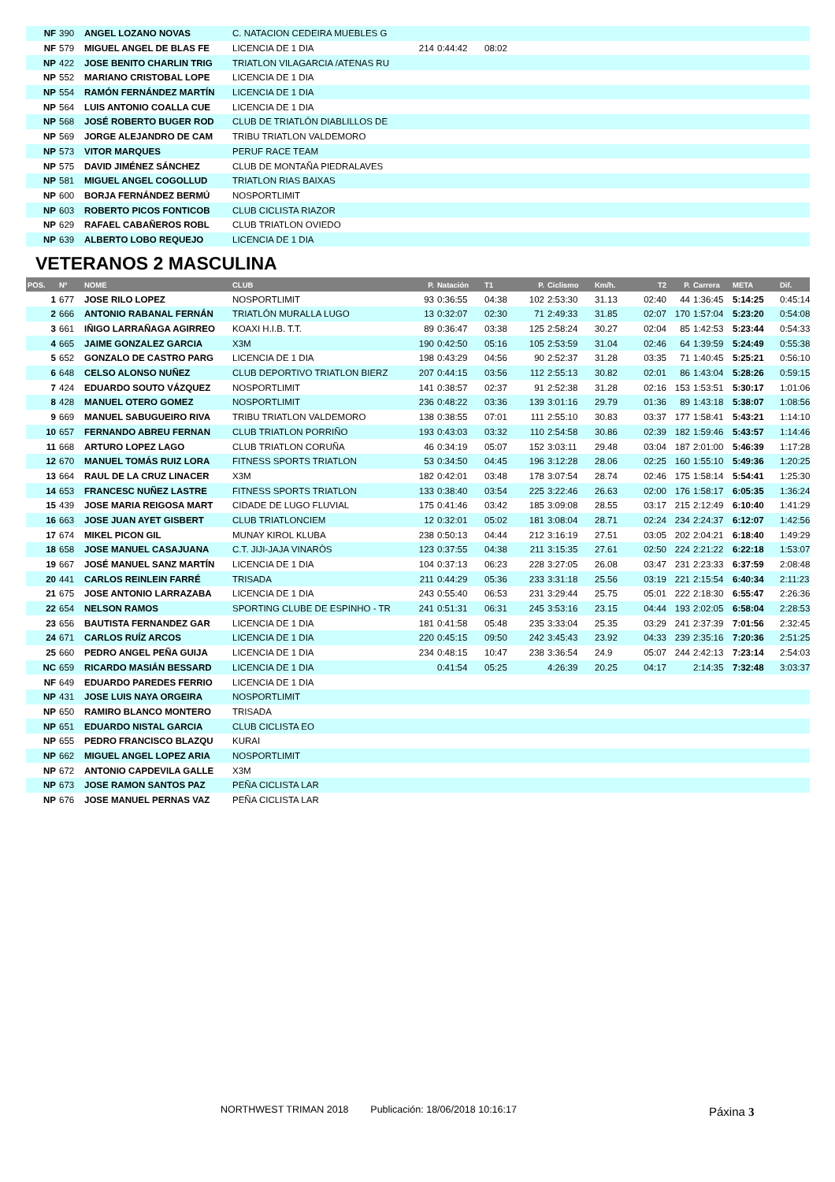| NF | 390 | ANGEL LOZANO NOVAS | C. NATACION CEDEIRA MUEBLES G | | | | | | | | | | | |
| NF | 579 | MIGUEL ANGEL DE BLAS FE | LICENCIA DE 1 DIA | 214 | 0:44:42 | 08:02 | | | | | | | | |
| NP | 422 | JOSE BENITO CHARLIN TRIG | TRIATLON VILAGARCIA /ATENAS RU | | | | | | | | | | | |
| NP | 552 | MARIANO CRISTOBAL LOPE | LICENCIA DE 1 DIA | | | | | | | | | | | |
| NP | 554 | RAMÓN FERNÁNDEZ MARTÍN | LICENCIA DE 1 DIA | | | | | | | | | | | |
| NP | 564 | LUIS ANTONIO COALLA CUE | LICENCIA DE 1 DIA | | | | | | | | | | | |
| NP | 568 | JOSÉ ROBERTO BUGER ROD | CLUB DE TRIATLÓN DIABLILLOS DE | | | | | | | | | | | |
| NP | 569 | JORGE ALEJANDRO DE CAM | TRIBU TRIATLON VALDEMORO | | | | | | | | | | | |
| NP | 573 | VITOR MARQUES | PERUF RACE TEAM | | | | | | | | | | | |
| NP | 575 | DAVID JIMÉNEZ SÁNCHEZ | CLUB DE MONTAÑA PIEDRALAVES | | | | | | | | | | | |
| NP | 581 | MIGUEL ANGEL COGOLLUD | TRIATLON RIAS BAIXAS | | | | | | | | | | | |
| NP | 600 | BORJA FERNÁNDEZ BERMÚ | NOSPORTLIMIT | | | | | | | | | | | |
| NP | 603 | ROBERTO PICOS FONTICOB | CLUB CICLISTA RIAZOR | | | | | | | | | | | |
| NP | 629 | RAFAEL CABAÑEROS ROBL | CLUB TRIATLON OVIEDO | | | | | | | | | | | |
| NP | 639 | ALBERTO LOBO REQUEJO | LICENCIA DE 1 DIA | | | | | | | | | | | |
VETERANOS 2 MASCULINA
| POS. | Nº | NOME | CLUB | P. | Natación | T1 | P. | Ciclismo | Km/h. | T2 | P. | Carrera | META | Dif. |
| --- | --- | --- | --- | --- | --- | --- | --- | --- | --- | --- | --- | --- | --- | --- |
| 1 | 677 | JOSE RILO LOPEZ | NOSPORTLIMIT | 93 | 0:36:55 | 04:38 | 102 | 2:53:30 | 31.13 | 02:40 | 44 | 1:36:45 | 5:14:25 | 0:45:14 |
| 2 | 666 | ANTONIO RABANAL FERNÁN | TRIATLÓN MURALLA LUGO | 13 | 0:32:07 | 02:30 | 71 | 2:49:33 | 31.85 | 02:07 | 170 | 1:57:04 | 5:23:20 | 0:54:08 |
| 3 | 661 | IÑIGO LARRAÑAGA AGIRREO | KOAXI H.I.B. T.T. | 89 | 0:36:47 | 03:38 | 125 | 2:58:24 | 30.27 | 02:04 | 85 | 1:42:53 | 5:23:44 | 0:54:33 |
| 4 | 665 | JAIME GONZALEZ GARCIA | X3M | 190 | 0:42:50 | 05:16 | 105 | 2:53:59 | 31.04 | 02:46 | 64 | 1:39:59 | 5:24:49 | 0:55:38 |
| 5 | 652 | GONZALO DE CASTRO PARG | LICENCIA DE 1 DIA | 198 | 0:43:29 | 04:56 | 90 | 2:52:37 | 31.28 | 03:35 | 71 | 1:40:45 | 5:25:21 | 0:56:10 |
| 6 | 648 | CELSO ALONSO NUÑEZ | CLUB DEPORTIVO TRIATLON BIERZ | 207 | 0:44:15 | 03:56 | 112 | 2:55:13 | 30.82 | 02:01 | 86 | 1:43:04 | 5:28:26 | 0:59:15 |
| 7 | 424 | EDUARDO SOUTO VÁZQUEZ | NOSPORTLIMIT | 141 | 0:38:57 | 02:37 | 91 | 2:52:38 | 31.28 | 02:16 | 153 | 1:53:51 | 5:30:17 | 1:01:06 |
| 8 | 428 | MANUEL OTERO GOMEZ | NOSPORTLIMIT | 236 | 0:48:22 | 03:36 | 139 | 3:01:16 | 29.79 | 01:36 | 89 | 1:43:18 | 5:38:07 | 1:08:56 |
| 9 | 669 | MANUEL SABUGUEIRO RIVA | TRIBU TRIATLON VALDEMORO | 138 | 0:38:55 | 07:01 | 111 | 2:55:10 | 30.83 | 03:37 | 177 | 1:58:41 | 5:43:21 | 1:14:10 |
| 10 | 657 | FERNANDO ABREU FERNAN | CLUB TRIATLON PORRIÑO | 193 | 0:43:03 | 03:32 | 110 | 2:54:58 | 30.86 | 02:39 | 182 | 1:59:46 | 5:43:57 | 1:14:46 |
| 11 | 668 | ARTURO LOPEZ LAGO | CLUB TRIATLON CORUÑA | 46 | 0:34:19 | 05:07 | 152 | 3:03:11 | 29.48 | 03:04 | 187 | 2:01:00 | 5:46:39 | 1:17:28 |
| 12 | 670 | MANUEL TOMÁS RUIZ LORA | FITNESS SPORTS TRIATLON | 53 | 0:34:50 | 04:45 | 196 | 3:12:28 | 28.06 | 02:25 | 160 | 1:55:10 | 5:49:36 | 1:20:25 |
| 13 | 664 | RAUL DE LA CRUZ LINACER | X3M | 182 | 0:42:01 | 03:48 | 178 | 3:07:54 | 28.74 | 02:46 | 175 | 1:58:14 | 5:54:41 | 1:25:30 |
| 14 | 653 | FRANCESC NUÑEZ LASTRE | FITNESS SPORTS TRIATLON | 133 | 0:38:40 | 03:54 | 225 | 3:22:46 | 26.63 | 02:00 | 176 | 1:58:17 | 6:05:35 | 1:36:24 |
| 15 | 439 | JOSE MARIA REIGOSA MART | CIDADE DE LUGO FLUVIAL | 175 | 0:41:46 | 03:42 | 185 | 3:09:08 | 28.55 | 03:17 | 215 | 2:12:49 | 6:10:40 | 1:41:29 |
| 16 | 663 | JOSE JUAN AYET GISBERT | CLUB TRIATLONCIEM | 12 | 0:32:01 | 05:02 | 181 | 3:08:04 | 28.71 | 02:24 | 234 | 2:24:37 | 6:12:07 | 1:42:56 |
| 17 | 674 | MIKEL PICON GIL | MUNAY KIROL KLUBA | 238 | 0:50:13 | 04:44 | 212 | 3:16:19 | 27.51 | 03:05 | 202 | 2:04:21 | 6:18:40 | 1:49:29 |
| 18 | 658 | JOSE MANUEL CASAJUANA | C.T. JIJI-JAJA VINARÒS | 123 | 0:37:55 | 04:38 | 211 | 3:15:35 | 27.61 | 02:50 | 224 | 2:21:22 | 6:22:18 | 1:53:07 |
| 19 | 667 | JOSÉ MANUEL SANZ MARTÍN | LICENCIA DE 1 DIA | 104 | 0:37:13 | 06:23 | 228 | 3:27:05 | 26.08 | 03:47 | 231 | 2:23:33 | 6:37:59 | 2:08:48 |
| 20 | 441 | CARLOS REINLEIN FARRÉ | TRISADA | 211 | 0:44:29 | 05:36 | 233 | 3:31:18 | 25.56 | 03:19 | 221 | 2:15:54 | 6:40:34 | 2:11:23 |
| 21 | 675 | JOSE ANTONIO LARRAZABA | LICENCIA DE 1 DIA | 243 | 0:55:40 | 06:53 | 231 | 3:29:44 | 25.75 | 05:01 | 222 | 2:18:30 | 6:55:47 | 2:26:36 |
| 22 | 654 | NELSON RAMOS | SPORTING CLUBE DE ESPINHO - TR | 241 | 0:51:31 | 06:31 | 245 | 3:53:16 | 23.15 | 04:44 | 193 | 2:02:05 | 6:58:04 | 2:28:53 |
| 23 | 656 | BAUTISTA FERNANDEZ GAR | LICENCIA DE 1 DIA | 181 | 0:41:58 | 05:48 | 235 | 3:33:04 | 25.35 | 03:29 | 241 | 2:37:39 | 7:01:56 | 2:32:45 |
| 24 | 671 | CARLOS RUÍZ ARCOS | LICENCIA DE 1 DIA | 220 | 0:45:15 | 09:50 | 242 | 3:45:43 | 23.92 | 04:33 | 239 | 2:35:16 | 7:20:36 | 2:51:25 |
| 25 | 660 | PEDRO ANGEL PEÑA GUIJA | LICENCIA DE 1 DIA | 234 | 0:48:15 | 10:47 | 238 | 3:36:54 | 24.9 | 05:07 | 244 | 2:42:13 | 7:23:14 | 2:54:03 |
| NC | 659 | RICARDO MASIÁN BESSARD | LICENCIA DE 1 DIA | | 0:41:54 | 05:25 | | 4:26:39 | 20.25 | 04:17 | | 2:14:35 | 7:32:48 | 3:03:37 |
| NF | 649 | EDUARDO PAREDES FERRIO | LICENCIA DE 1 DIA | | | | | | | | | | | |
| NP | 431 | JOSE LUIS NAYA ORGEIRA | NOSPORTLIMIT | | | | | | | | | | | |
| NP | 650 | RAMIRO BLANCO MONTERO | TRISADA | | | | | | | | | | | |
| NP | 651 | EDUARDO NISTAL GARCIA | CLUB CICLISTA EO | | | | | | | | | | | |
| NP | 655 | PEDRO FRANCISCO BLAZQU | KURAI | | | | | | | | | | | |
| NP | 662 | MIGUEL ANGEL LOPEZ ARIA | NOSPORTLIMIT | | | | | | | | | | | |
| NP | 672 | ANTONIO CAPDEVILA GALLE | X3M | | | | | | | | | | | |
| NP | 673 | JOSE RAMON SANTOS PAZ | PEÑA CICLISTA LAR | | | | | | | | | | | |
| NP | 676 | JOSE MANUEL PERNAS VAZ | PEÑA CICLISTA LAR | | | | | | | | | | | |
NORTHWEST TRIMAN 2018 Publicación: 18/06/2018 10:16:17
Páxina 3